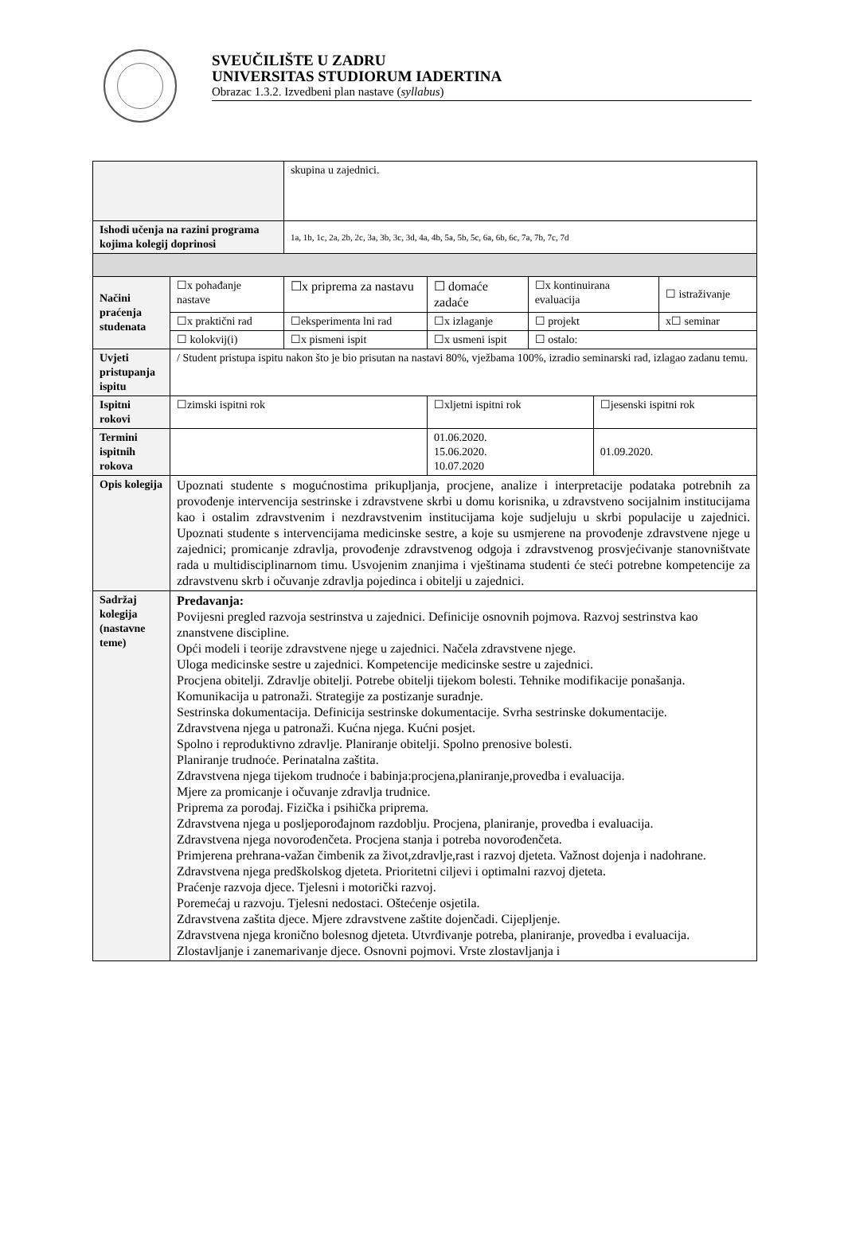SVEUČILIŠTE U ZADRU
UNIVERSITAS STUDIORUM IADERTINA
Obrazac 1.3.2. Izvedbeni plan nastave (syllabus)
| | | skupina u zajednici. | | | | |
| Ishodi učenja na razini programa kojima kolegij doprinosi | | 1a, 1b, 1c, 2a, 2b, 2c, 3a, 3b, 3c, 3d, 4a, 4b, 5a, 5b, 5c, 6a, 6b, 6c, 7a, 7b, 7c, 7d | | | | |
| Načini praćenja studenata | ☐x pohađanje nastave | ☐x priprema za nastavu | ☐ domaće zadaće | ☐x kontinuirana evaluacija | | ☐ istraživanje |
| | ☐x praktični rad | ☐eksperimenta lni rad | ☐x izlaganje | ☐ projekt | | x☐ seminar |
| | ☐ kolokvij(i) | ☐x pismeni ispit | ☐x usmeni ispit | ☐ ostalo: | | |
| Uvjeti pristupanja ispitu | / Student pristupa ispitu nakon što je bio prisutan na nastavi 80%, vježbama 100%, izradio seminarski rad, izlagao zadanu temu. | | | | | |
| Ispitni rokovi | ☐zimski ispitni rok | | ☐xljetni ispitni rok | | ☐jesenski ispitni rok | |
| Termini ispitnih rokova | | | 01.06.2020. 15.06.2020. 10.07.2020 | | 01.09.2020. | |
| Opis kolegija | Upoznati studente s mogućnostima prikupljanja, procjene, analize i interpretacije podataka potrebnih za provođenje intervencija sestrinske i zdravstvene skrbi u domu korisnika, u zdravstveno socijalnim institucijama kao i ostalim zdravstvenim i nezdravstvenim institucijama koje sudjeluju u skrbi populacije u zajednici. Upoznati studente s intervencijama medicinske sestre, a koje su usmjerene na provođenje zdravstvene njege u zajednici; promicanje zdravlja, provođenje zdravstvenog odgoja i zdravstvenog prosvjećivanje stanovništvate rada u multidisciplinarnom timu. Usvojenim znanjima i vještinama studenti će steći potrebne kompetencije za zdravstvenu skrb i očuvanje zdravlja pojedinca i obitelji u zajednici. | | | | | |
| Sadržaj kolegija (nastavne teme) | Predavanja: Povijesni pregled razvoja sestrinstva u zajednici. Definicije osnovnih pojmova. Razvoj sestrinstva kao znanstvene discipline. Opći modeli i teorije zdravstvene njege u zajednici. Načela zdravstvene njege. Uloga medicinske sestre u zajednici. Kompetencije medicinske sestre u zajednici. Procjena obitelji. Zdravlje obitelji. Potrebe obitelji tijekom bolesti. Tehnike modifikacije ponašanja. Komunikacija u patronaži. Strategije za postizanje suradnje. Sestrinska dokumentacija. Definicija sestrinske dokumentacije. Svrha sestrinske dokumentacije. Zdravstvena njega u patronaži. Kućna njega. Kućni posjet. Spolno i reproduktivno zdravlje. Planiranje obitelji. Spolno prenosive bolesti. Planiranje trudnoće. Perinatalna zaštita. Zdravstvena njega tijekom trudnoće i babinja:procjena,planiranje,provedba i evaluacija. Mjere za promicanje i očuvanje zdravlja trudnice. Priprema za porođaj. Fizička i psihička priprema. Zdravstvena njega u posljeporođajnom razdoblju. Procjena, planiranje, provedba i evaluacija. Zdravstvena njega novorođenčeta. Procjena stanja i potreba novorođenčeta. Primjerena prehrana-važan čimbenik za život,zdravlje,rast i razvoj djeteta. Važnost dojenja i nadohrane. Zdravstvena njega predškolskog djeteta. Prioritetni ciljevi i optimalni razvoj djeteta. Praćenje razvoja djece. Tjelesni i motorički razvoj. Poremećaj u razvoju. Tjelesni nedostaci. Oštećenje osjetila. Zdravstvena zaštita djece. Mjere zdravstvene zaštite dojenčadi. Cijepljenje. Zdravstvena njega kronično bolesnog djeteta. Utvrđivanje potreba, planiranje, provedba i evaluacija. Zlostavljanje i zanemarivanje djece. Osnovni pojmovi. Vrste zlostavljanja i | | | | | |